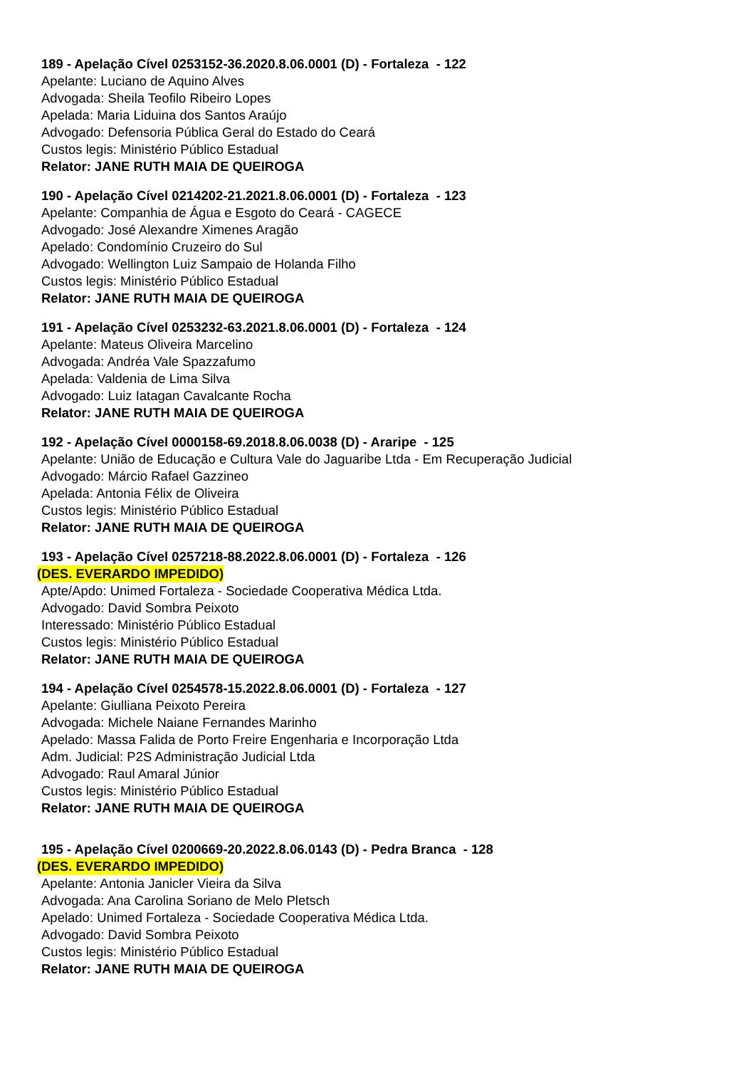189 - Apelação Cível 0253152-36.2020.8.06.0001 (D) - Fortaleza - 122
Apelante: Luciano de Aquino Alves
Advogada: Sheila Teofilo Ribeiro Lopes
Apelada: Maria Liduina dos Santos Araújo
Advogado: Defensoria Pública Geral do Estado do Ceará
Custos legis: Ministério Público Estadual
Relator: JANE RUTH MAIA DE QUEIROGA
190 - Apelação Cível 0214202-21.2021.8.06.0001 (D) - Fortaleza - 123
Apelante: Companhia de Água e Esgoto do Ceará - CAGECE
Advogado: José Alexandre Ximenes Aragão
Apelado: Condomínio Cruzeiro do Sul
Advogado: Wellington Luiz Sampaio de Holanda Filho
Custos legis: Ministério Público Estadual
Relator: JANE RUTH MAIA DE QUEIROGA
191 - Apelação Cível 0253232-63.2021.8.06.0001 (D) - Fortaleza - 124
Apelante: Mateus Oliveira Marcelino
Advogada: Andréa Vale Spazzafumo
Apelada: Valdenia de Lima Silva
Advogado: Luiz Iatagan Cavalcante Rocha
Relator: JANE RUTH MAIA DE QUEIROGA
192 - Apelação Cível 0000158-69.2018.8.06.0038 (D) - Araripe - 125
Apelante: União de Educação e Cultura Vale do Jaguaribe Ltda - Em Recuperação Judicial
Advogado: Márcio Rafael Gazzineo
Apelada: Antonia Félix de Oliveira
Custos legis: Ministério Público Estadual
Relator: JANE RUTH MAIA DE QUEIROGA
193 - Apelação Cível 0257218-88.2022.8.06.0001 (D) - Fortaleza - 126
(DES. EVERARDO IMPEDIDO)
Apte/Apdo: Unimed Fortaleza - Sociedade Cooperativa Médica Ltda.
Advogado: David Sombra Peixoto
Interessado: Ministério Público Estadual
Custos legis: Ministério Público Estadual
Relator: JANE RUTH MAIA DE QUEIROGA
194 - Apelação Cível 0254578-15.2022.8.06.0001 (D) - Fortaleza - 127
Apelante: Giulliana Peixoto Pereira
Advogada: Michele Naiane Fernandes Marinho
Apelado: Massa Falida de Porto Freire Engenharia e Incorporação Ltda
Adm. Judicial: P2S Administração Judicial Ltda
Advogado: Raul Amaral Júnior
Custos legis: Ministério Público Estadual
Relator: JANE RUTH MAIA DE QUEIROGA
195 - Apelação Cível 0200669-20.2022.8.06.0143 (D) - Pedra Branca - 128
(DES. EVERARDO IMPEDIDO)
Apelante: Antonia Janicler Vieira da Silva
Advogada: Ana Carolina Soriano de Melo Pletsch
Apelado: Unimed Fortaleza - Sociedade Cooperativa Médica Ltda.
Advogado: David Sombra Peixoto
Custos legis: Ministério Público Estadual
Relator: JANE RUTH MAIA DE QUEIROGA